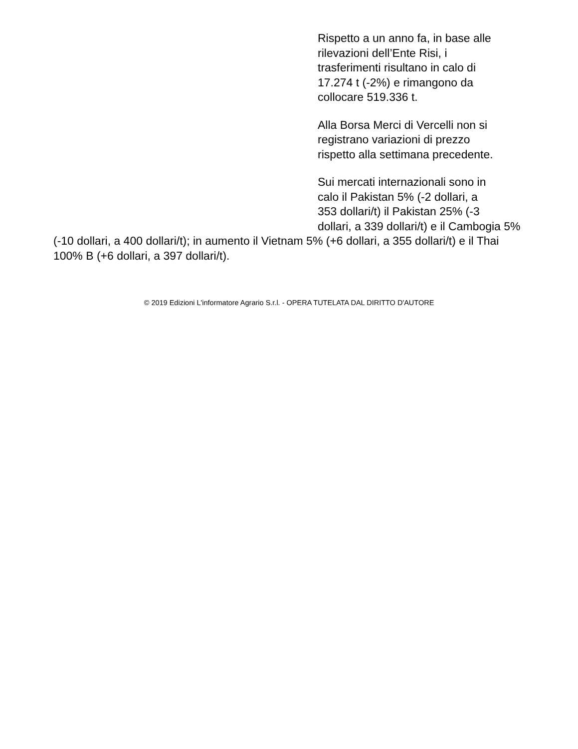Rispetto a un anno fa, in base alle
rilevazioni dell’Ente Risi, i
trasferimenti risultano in calo di
17.274 t (-2%) e rimangono da
collocare 519.336 t.
Alla Borsa Merci di Vercelli non si
registrano variazioni di prezzo
rispetto alla settimana precedente.
Sui mercati internazionali sono in
calo il Pakistan 5% (-2 dollari, a
353 dollari/t) il Pakistan 25% (-3
dollari, a 339 dollari/t) e il Cambogia 5% (-10 dollari, a 400 dollari/t); in aumento il Vietnam 5% (+6 dollari, a 355 dollari/t) e il Thai 100% B (+6 dollari, a 397 dollari/t).
© 2019 Edizioni L'informatore Agrario S.r.l. - OPERA TUTELATA DAL DIRITTO D'AUTORE